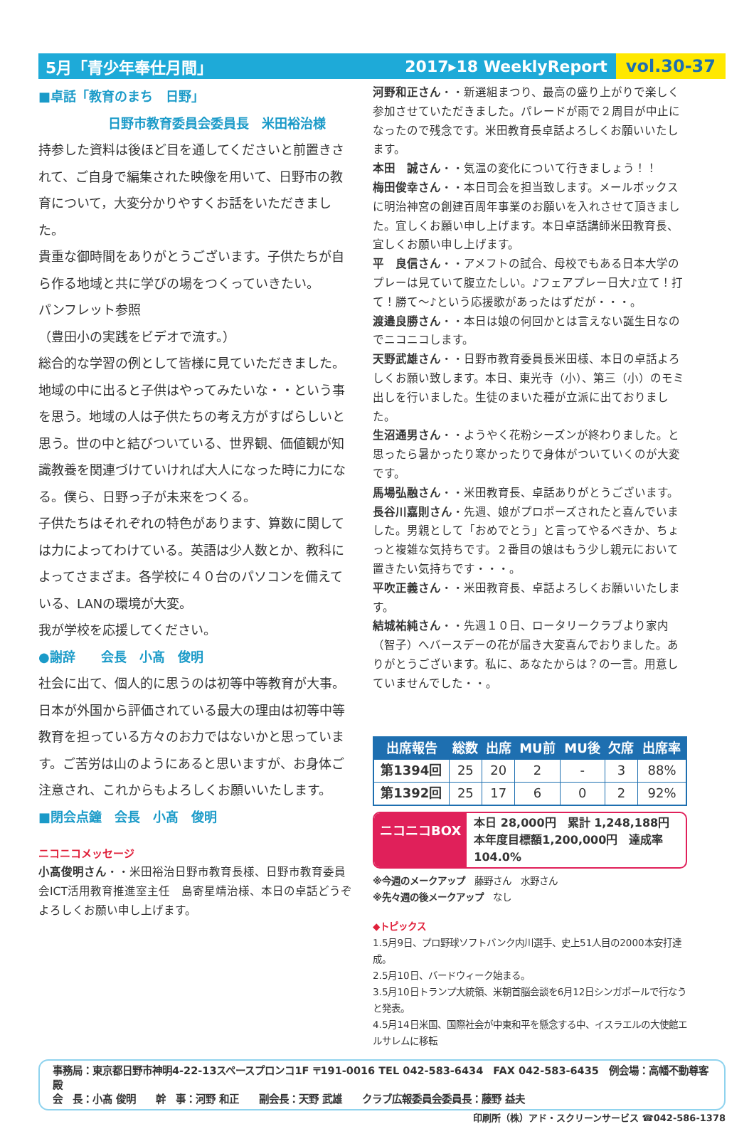5月「青少年奉仕月間」 2017▸18 WeeklyReport vol.30-37
■卓話「教育のまち　日野」
日野市教育委員会委員長　米田裕治様
持参した資料は後ほど目を通してくださいと前置きされて、ご自身で編集された映像を用いて、日野市の教育について，大変分かりやすくお話をいただきました。
貴重な御時間をありがとうございます。子供たちが自ら作る地域と共に学びの場をつくっていきたい。
パンフレット参照
（豊田小の実践をビデオで流す。）
総合的な学習の例として皆様に見ていただきました。地域の中に出ると子供はやってみたいな・・という事を思う。地域の人は子供たちの考え方がすばらしいと思う。世の中と結びついている、世界観、価値観が知識教養を関連づけていければ大人になった時に力になる。僕ら、日野っ子が未来をつくる。
子供たちはそれぞれの特色があります、算数に関しては力によってわけている。英語は少人数とか、教科によってさまざま。各学校に４０台のパソコンを備えている、LANの環境が大変。
我が学校を応援してください。
●謝辞　　会長　小髙　俊明
社会に出て、個人的に思うのは初等中等教育が大事。日本が外国から評価されている最大の理由は初等中等教育を担っている方々のお力ではないかと思っています。ご苦労は山のようにあると思いますが、お身体ご注意され、これからもよろしくお願いいたします。
■閉会点鐘　会長　小髙　俊明
ニコニコメッセージ
小髙俊明さん・・米田裕治日野市教育長様、日野市教育委員会ICT活用教育推進室主任　島寄星靖治様、本日の卓話どうぞよろしくお願い申し上げます。
河野和正さん・・新選組まつり、最高の盛り上がりで楽しく参加させていただきました。パレードが雨で２周目が中止になったので残念です。米田教育長卓話よろしくお願いいたします。
本田　誠さん・・気温の変化について行きましょう！！
梅田俊幸さん・・本日司会を担当致します。メールボックスに明治神宮の創建百周年事業のお願いを入れさせて頂きました。宜しくお願い申し上げます。本日卓話講師米田教育長、宜しくお願い申し上げます。
平　良信さん・・アメフトの試合、母校でもある日本大学のプレーは見ていて腹立たしい。♪フェアプレー日大♪立て！打て！勝て〜♪という応援歌があったはずだが・・・。
渡邉良勝さん・・本日は娘の何回かとは言えない誕生日なのでニコニコします。
天野武雄さん・・日野市教育委員長米田様、本日の卓話よろしくお願い致します。本日、東光寺（小）、第三（小）のモミ出しを行いました。生徒のまいた種が立派に出ておりました。
生沼通男さん・・ようやく花粉シーズンが終わりました。と思ったら暑かったり寒かったりで身体がついていくのが大変です。
馬場弘融さん・・米田教育長、卓話ありがとうございます。
長谷川嘉則さん・先週、娘がプロポーズされたと喜んでいました。男親として「おめでとう」と言ってやるべきか、ちょっと複雑な気持ちです。２番目の娘はもう少し親元において置きたい気持ちです・・・。
平吹正義さん・・米田教育長、卓話よろしくお願いいたします。
結城祐純さん・・先週１０日、ロータリークラブより家内（智子）へバースデーの花が届き大変喜んでおりました。ありがとうございます。私に、あなたからは？の一言。用意していませんでした・・。
| 出席報告 | 総数 | 出席 | MU前 | MU後 | 欠席 | 出席率 |
| --- | --- | --- | --- | --- | --- | --- |
| 第1394回 | 25 | 20 | 2 | - | 3 | 88% |
| 第1392回 | 25 | 17 | 6 | 0 | 2 | 92% |
ニコニコBOX
本日 28,000円　累計 1,248,188円
本年度目標額1,200,000円　達成率104.0%
※今週のメークアップ　藤野さん　水野さん
※先々週の後メークアップ　なし
◆トピックス
1.5月9日、プロ野球ソフトバンク内川選手、史上51人目の2000本安打達成。
2.5月10日、バードウィーク始まる。
3.5月10日トランプ大統領、米朝首脳会談を6月12日シンガポールで行なうと発表。
4.5月14日米国、国際社会が中東和平を懸念する中、イスラエルの大使館エルサレムに移転
事務局：東京都日野市神明4-22-13スペースプロンコ1F 〒191-0016 TEL 042-583-6434　FAX 042-583-6435　例会場：高幡不動尊客殿
会　長：小髙 俊明　　幹　事：河野 和正　　副会長：天野 武雄　　クラブ広報委員会委員長：藤野 益夫
印刷所（株）アド・スクリーンサービス ☎042-586-1378